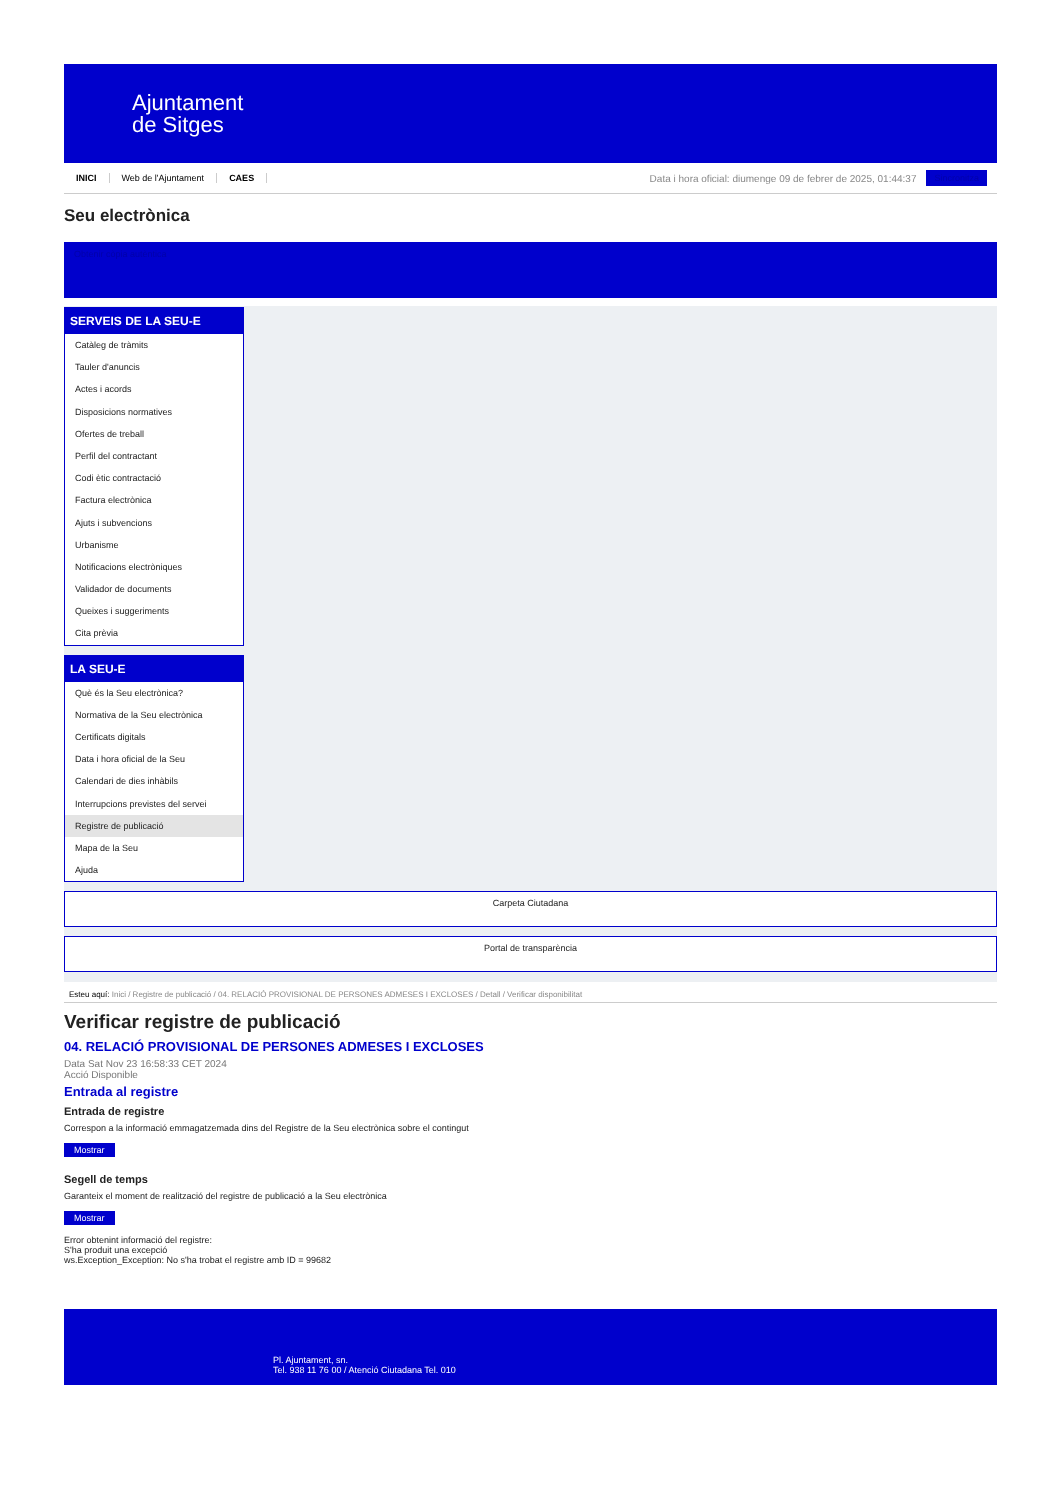Ajuntament
de Sitges
INICI Web de l'Ajuntament CAES Data i hora oficial: diumenge 09 de febrer de 2025, 01:44:37 Sincronitza
Seu electrònica
Obtenir còpia autèntica
SERVEIS DE LA SEU-E
Catàleg de tràmits
Tauler d'anuncis
Actes i acords
Disposicions normatives
Ofertes de treball
Perfil del contractant
Codi ètic contractació
Factura electrònica
Ajuts i subvencions
Urbanisme
Notificacions electròniques
Validador de documents
Queixes i suggeriments
Cita prèvia
LA SEU-E
Què és la Seu electrònica?
Normativa de la Seu electrònica
Certificats digitals
Data i hora oficial de la Seu
Calendari de dies inhàbils
Interrupcions previstes del servei
Registre de publicació
Mapa de la Seu
Ajuda
Carpeta Ciutadana
Portal de transparència
Esteu aquí: Inici / Registre de publicació / 04. RELACIÓ PROVISIONAL DE PERSONES ADMESES I EXCLOSES / Detall / Verificar disponibilitat
Verificar registre de publicació
04. RELACIÓ PROVISIONAL DE PERSONES ADMESES I EXCLOSES
Data Sat Nov 23 16:58:33 CET 2024
Acció Disponible
Entrada al registre
Entrada de registre
Correspon a la informació emmagatzemada dins del Registre de la Seu electrònica sobre el contingut
Mostrar
Segell de temps
Garanteix el moment de realització del registre de publicació a la Seu electrònica
Mostrar
Error obtenint informació del registre:
S'ha produit una excepció
ws.Exception_Exception: No s'ha trobat el registre amb ID = 99682
Pl. Ajuntament, sn.
Tel. 938 11 76 00 / Atenció Ciutadana Tel. 010